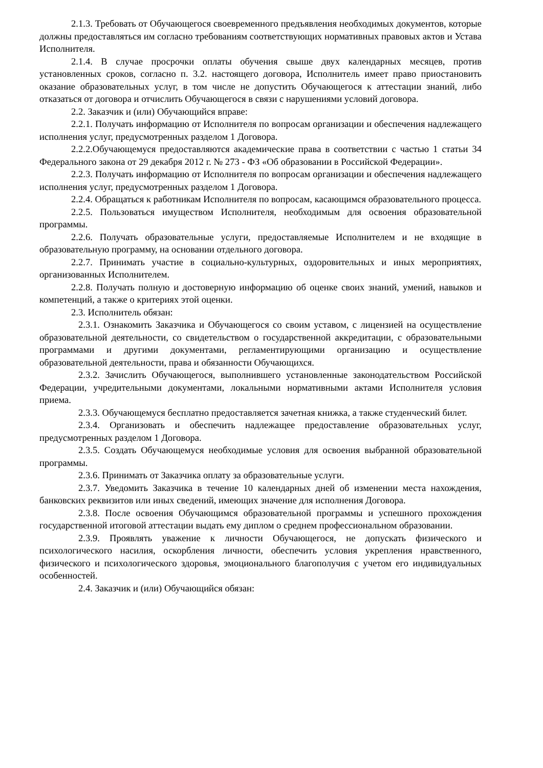2.1.3. Требовать от Обучающегося своевременного предъявления необходимых документов, которые должны предоставляться им согласно требованиям соответствующих нормативных правовых актов и Устава Исполнителя.
2.1.4. В случае просрочки оплаты обучения свыше двух календарных месяцев, против установленных сроков, согласно п. 3.2. настоящего договора, Исполнитель имеет право приостановить оказание образовательных услуг, в том числе не допустить Обучающегося к аттестации знаний, либо отказаться от договора и отчислить Обучающегося в связи с нарушениями условий договора.
2.2. Заказчик и (или) Обучающийся вправе:
2.2.1. Получать информацию от Исполнителя по вопросам организации и обеспечения надлежащего исполнения услуг, предусмотренных разделом 1 Договора.
2.2.2.Обучающемуся предоставляются академические права в соответствии с частью 1 статьи 34 Федерального закона от 29 декабря 2012 г. № 273 - ФЗ «Об образовании в Российской Федерации».
2.2.3. Получать информацию от Исполнителя по вопросам организации и обеспечения надлежащего исполнения услуг, предусмотренных разделом 1 Договора.
2.2.4. Обращаться к работникам Исполнителя по вопросам, касающимся образовательного процесса.
2.2.5. Пользоваться имуществом Исполнителя, необходимым для освоения образовательной программы.
2.2.6. Получать образовательные услуги, предоставляемые Исполнителем и не входящие в образовательную программу, на основании отдельного договора.
2.2.7. Принимать участие в социально-культурных, оздоровительных и иных мероприятиях, организованных Исполнителем.
2.2.8. Получать полную и достоверную информацию об оценке своих знаний, умений, навыков и компетенций, а также о критериях этой оценки.
2.3. Исполнитель обязан:
2.3.1. Ознакомить Заказчика и Обучающегося со своим уставом, с лицензией на осуществление образовательной деятельности, со свидетельством о государственной аккредитации, с образовательными программами и другими документами, регламентирующими организацию и осуществление образовательной деятельности, права и обязанности Обучающихся.
2.3.2. Зачислить Обучающегося, выполнившего установленные законодательством Российской Федерации, учредительными документами, локальными нормативными актами Исполнителя условия приема.
2.3.3. Обучающемуся бесплатно предоставляется зачетная книжка, а также студенческий билет.
2.3.4. Организовать и обеспечить надлежащее предоставление образовательных услуг, предусмотренных разделом 1 Договора.
2.3.5. Создать Обучающемуся необходимые условия для освоения выбранной образовательной программы.
2.3.6. Принимать от Заказчика оплату за образовательные услуги.
2.3.7. Уведомить Заказчика в течение 10 календарных дней об изменении места нахождения, банковских реквизитов или иных сведений, имеющих значение для исполнения Договора.
2.3.8. После освоения Обучающимся образовательной программы и успешного прохождения государственной итоговой аттестации выдать ему диплом о среднем профессиональном образовании.
2.3.9. Проявлять уважение к личности Обучающегося, не допускать физического и психологического насилия, оскорбления личности, обеспечить условия укрепления нравственного, физического и психологического здоровья, эмоционального благополучия с учетом его индивидуальных особенностей.
2.4. Заказчик и (или) Обучающийся обязан: